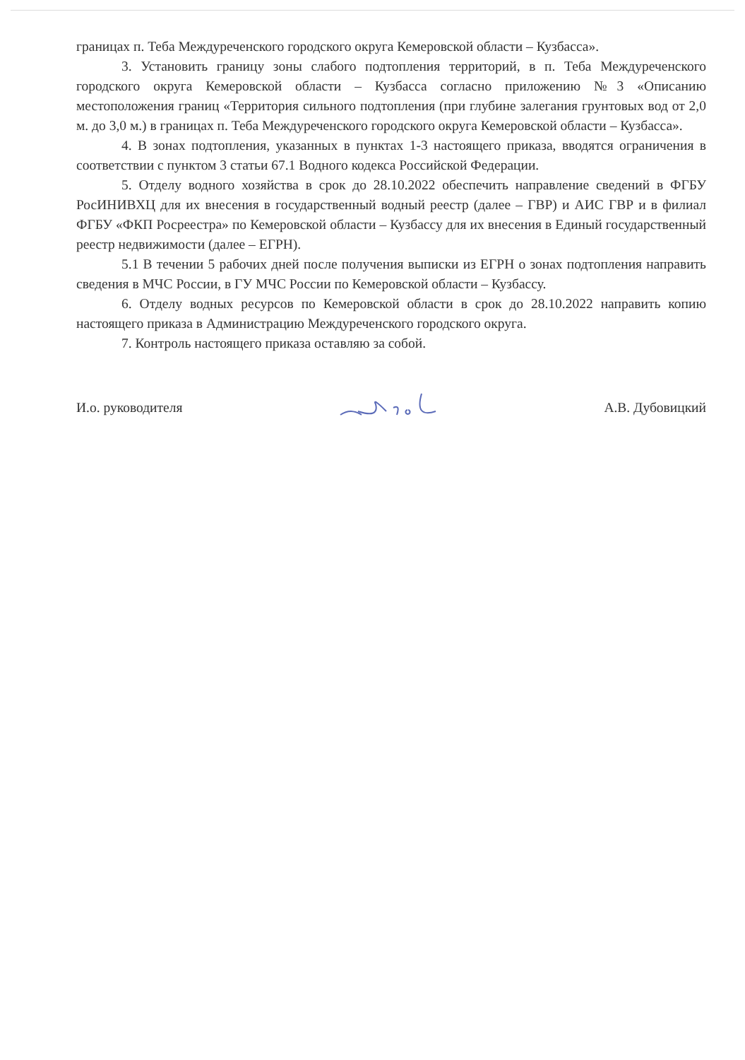границах п. Теба Междуреченского городского округа Кемеровской области – Кузбасса».
3. Установить границу зоны слабого подтопления территорий, в п. Теба Междуреченского городского округа Кемеровской области – Кузбасса согласно приложению №3 «Описанию местоположения границ «Территория сильного подтопления (при глубине залегания грунтовых вод от 2,0 м. до 3,0 м.) в границах п. Теба Междуреченского городского округа Кемеровской области – Кузбасса».
4. В зонах подтопления, указанных в пунктах 1-3 настоящего приказа, вводятся ограничения в соответствии с пунктом 3 статьи 67.1 Водного кодекса Российской Федерации.
5. Отделу водного хозяйства в срок до 28.10.2022 обеспечить направление сведений в ФГБУ РосИНИВХЦ для их внесения в государственный водный реестр (далее – ГВР) и АИС ГВР и в филиал ФГБУ «ФКП Росреестра» по Кемеровской области – Кузбассу для их внесения в Единый государственный реестр недвижимости (далее – ЕГРН).
5.1 В течении 5 рабочих дней после получения выписки из ЕГРН о зонах подтопления направить сведения в МЧС России, в ГУ МЧС России по Кемеровской области – Кузбассу.
6. Отделу водных ресурсов по Кемеровской области в срок до 28.10.2022 направить копию настоящего приказа в Администрацию Междуреченского городского округа.
7. Контроль настоящего приказа оставляю за собой.
И.о. руководителя А.В. Дубовицкий